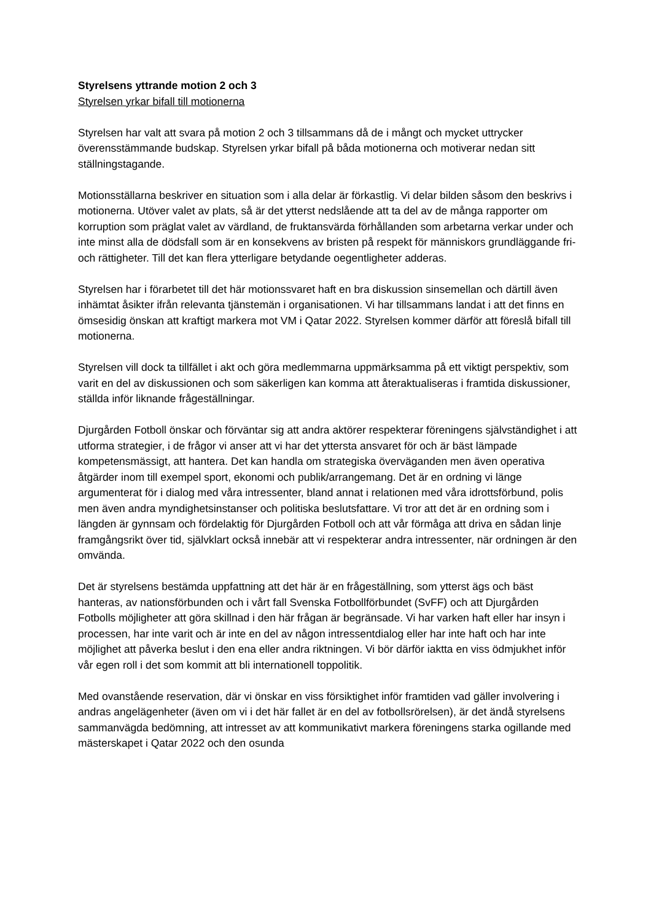Styrelsens yttrande motion 2 och 3
Styrelsen yrkar bifall till motionerna
Styrelsen har valt att svara på motion 2 och 3 tillsammans då de i mångt och mycket uttrycker överensstämmande budskap. Styrelsen yrkar bifall på båda motionerna och motiverar nedan sitt ställningstagande.
Motionsställarna beskriver en situation som i alla delar är förkastlig. Vi delar bilden såsom den beskrivs i motionerna. Utöver valet av plats, så är det ytterst nedslående att ta del av de många rapporter om korruption som präglat valet av värdland, de fruktansvärda förhållanden som arbetarna verkar under och inte minst alla de dödsfall som är en konsekvens av bristen på respekt för människors grundläggande fri- och rättigheter. Till det kan flera ytterligare betydande oegentligheter adderas.
Styrelsen har i förarbetet till det här motionssvaret haft en bra diskussion sinsemellan och därtill även inhämtat åsikter ifrån relevanta tjänstemän i organisationen. Vi har tillsammans landat i att det finns en ömsesidig önskan att kraftigt markera mot VM i Qatar 2022. Styrelsen kommer därför att föreslå bifall till motionerna.
Styrelsen vill dock ta tillfället i akt och göra medlemmarna uppmärksamma på ett viktigt perspektiv, som varit en del av diskussionen och som säkerligen kan komma att återaktualiseras i framtida diskussioner, ställda inför liknande frågeställningar.
Djurgården Fotboll önskar och förväntar sig att andra aktörer respekterar föreningens självständighet i att utforma strategier, i de frågor vi anser att vi har det yttersta ansvaret för och är bäst lämpade kompetensmässigt, att hantera. Det kan handla om strategiska överväganden men även operativa åtgärder inom till exempel sport, ekonomi och publik/arrangemang. Det är en ordning vi länge argumenterat för i dialog med våra intressenter, bland annat i relationen med våra idrottsförbund, polis men även andra myndighetsinstanser och politiska beslutsfattare. Vi tror att det är en ordning som i längden är gynnsam och fördelaktig för Djurgården Fotboll och att vår förmåga att driva en sådan linje framgångsrikt över tid, självklart också innebär att vi respekterar andra intressenter, när ordningen är den omvända.
Det är styrelsens bestämda uppfattning att det här är en frågeställning, som ytterst ägs och bäst hanteras, av nationsförbunden och i vårt fall Svenska Fotbollförbundet (SvFF) och att Djurgården Fotbolls möjligheter att göra skillnad i den här frågan är begränsade. Vi har varken haft eller har insyn i processen, har inte varit och är inte en del av någon intressentdialog eller har inte haft och har inte möjlighet att påverka beslut i den ena eller andra riktningen. Vi bör därför iaktta en viss ödmjukhet inför vår egen roll i det som kommit att bli internationell toppolitik.
Med ovanstående reservation, där vi önskar en viss försiktighet inför framtiden vad gäller involvering i andras angelägenheter (även om vi i det här fallet är en del av fotbollsrörelsen), är det ändå styrelsens sammanvägda bedömning, att intresset av att kommunikativt markera föreningens starka ogillande med mästerskapet i Qatar 2022 och den osunda